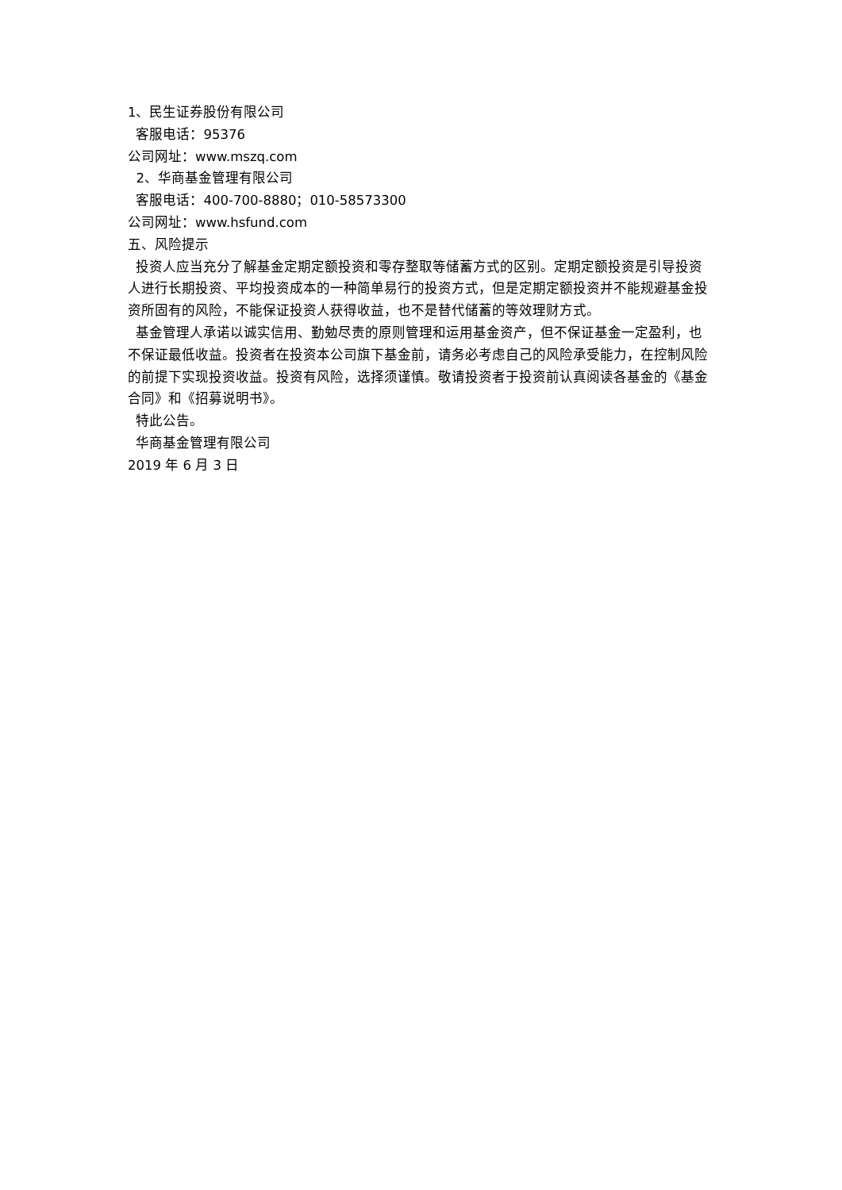1、民生证券股份有限公司
客服电话：95376
公司网址：www.mszq.com
2、华商基金管理有限公司
客服电话：400-700-8880；010-58573300
公司网址：www.hsfund.com
五、风险提示
投资人应当充分了解基金定期定额投资和零存整取等储蓄方式的区别。定期定额投资是引导投资人进行长期投资、平均投资成本的一种简单易行的投资方式，但是定期定额投资并不能规避基金投资所固有的风险，不能保证投资人获得收益，也不是替代储蓄的等效理财方式。
基金管理人承诺以诚实信用、勤勉尽责的原则管理和运用基金资产，但不保证基金一定盈利，也不保证最低收益。投资者在投资本公司旗下基金前，请务必考虑自己的风险承受能力，在控制风险的前提下实现投资收益。投资有风险，选择须谨慎。敬请投资者于投资前认真阅读各基金的《基金合同》和《招募说明书》。
特此公告。
华商基金管理有限公司
2019 年 6 月 3 日